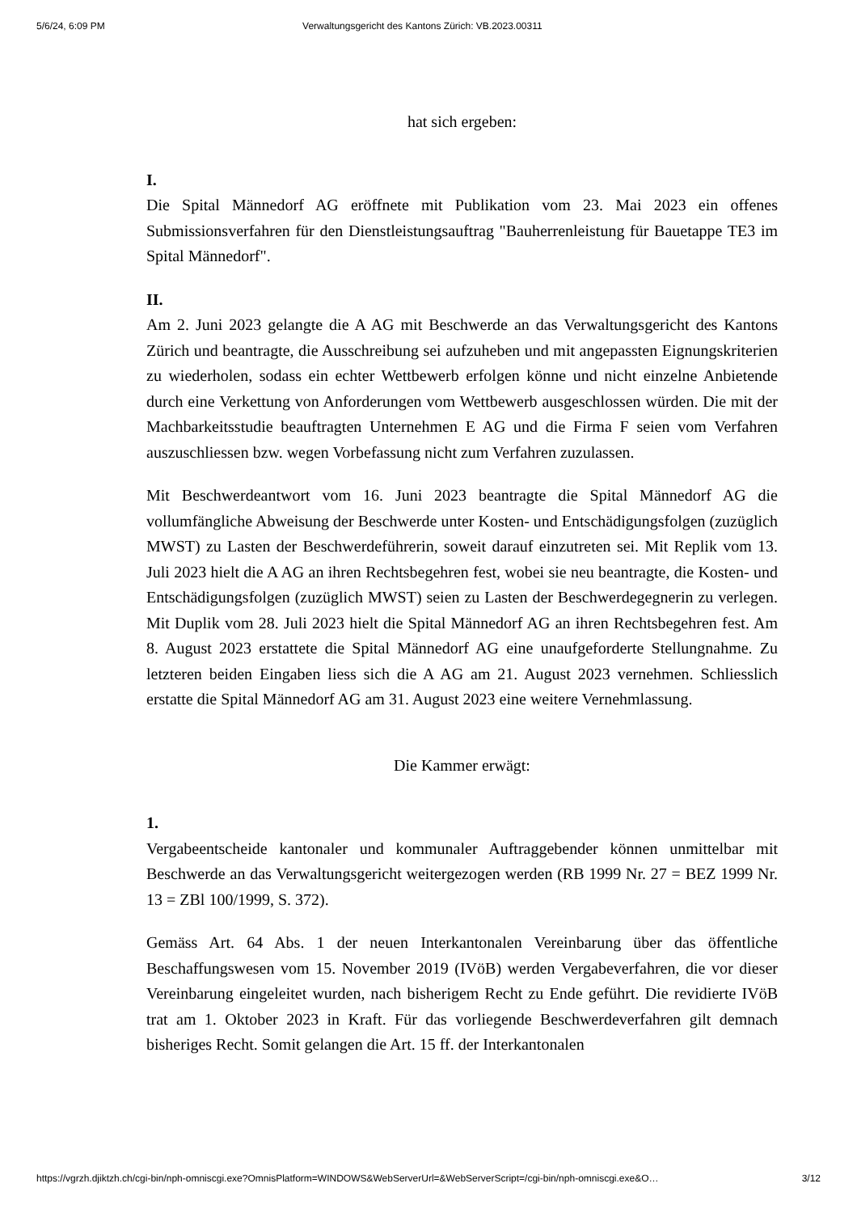5/6/24, 6:09 PM Verwaltungsgericht des Kantons Zürich: VB.2023.00311
hat sich ergeben:
I.
Die Spital Männedorf AG eröffnete mit Publikation vom 23. Mai 2023 ein offenes Submissionsverfahren für den Dienstleistungsauftrag "Bauherrenleistung für Bauetappe TE3 im Spital Männedorf".
II.
Am 2. Juni 2023 gelangte die A AG mit Beschwerde an das Verwaltungsgericht des Kantons Zürich und beantragte, die Ausschreibung sei aufzuheben und mit angepassten Eignungskriterien zu wiederholen, sodass ein echter Wettbewerb erfolgen könne und nicht einzelne Anbietende durch eine Verkettung von Anforderungen vom Wettbewerb ausgeschlossen würden. Die mit der Machbarkeitsstudie beauftragten Unternehmen E AG und die Firma F seien vom Verfahren auszuschliessen bzw. wegen Vorbefassung nicht zum Verfahren zuzulassen.
Mit Beschwerdeantwort vom 16. Juni 2023 beantragte die Spital Männedorf AG die vollumfängliche Abweisung der Beschwerde unter Kosten- und Entschädigungsfolgen (zuzüglich MWST) zu Lasten der Beschwerdeführerin, soweit darauf einzutreten sei. Mit Replik vom 13. Juli 2023 hielt die A AG an ihren Rechtsbegehren fest, wobei sie neu beantragte, die Kosten- und Entschädigungsfolgen (zuzüglich MWST) seien zu Lasten der Beschwerdegegnerin zu verlegen. Mit Duplik vom 28. Juli 2023 hielt die Spital Männedorf AG an ihren Rechtsbegehren fest. Am 8. August 2023 erstattete die Spital Männedorf AG eine unaufgeforderte Stellungnahme. Zu letzteren beiden Eingaben liess sich die A AG am 21. August 2023 vernehmen. Schliesslich erstatte die Spital Männedorf AG am 31. August 2023 eine weitere Vernehmlassung.
Die Kammer erwägt:
1.
Vergabeentscheide kantonaler und kommunaler Auftraggebender können unmittelbar mit Beschwerde an das Verwaltungsgericht weitergezogen werden (RB 1999 Nr. 27 = BEZ 1999 Nr. 13 = ZBl 100/1999, S. 372).
Gemäss Art. 64 Abs. 1 der neuen Interkantonalen Vereinbarung über das öffentliche Beschaffungswesen vom 15. November 2019 (IVöB) werden Vergabeverfahren, die vor dieser Vereinbarung eingeleitet wurden, nach bisherigem Recht zu Ende geführt. Die revidierte IVöB trat am 1. Oktober 2023 in Kraft. Für das vorliegende Beschwerdeverfahren gilt demnach bisheriges Recht. Somit gelangen die Art. 15 ff. der Interkantonalen
https://vgrzh.djiktzh.ch/cgi-bin/nph-omniscgi.exe?OmnisPlatform=WINDOWS&WebServerUrl=&WebServerScript=/cgi-bin/nph-omniscgi.exe&O… 3/12